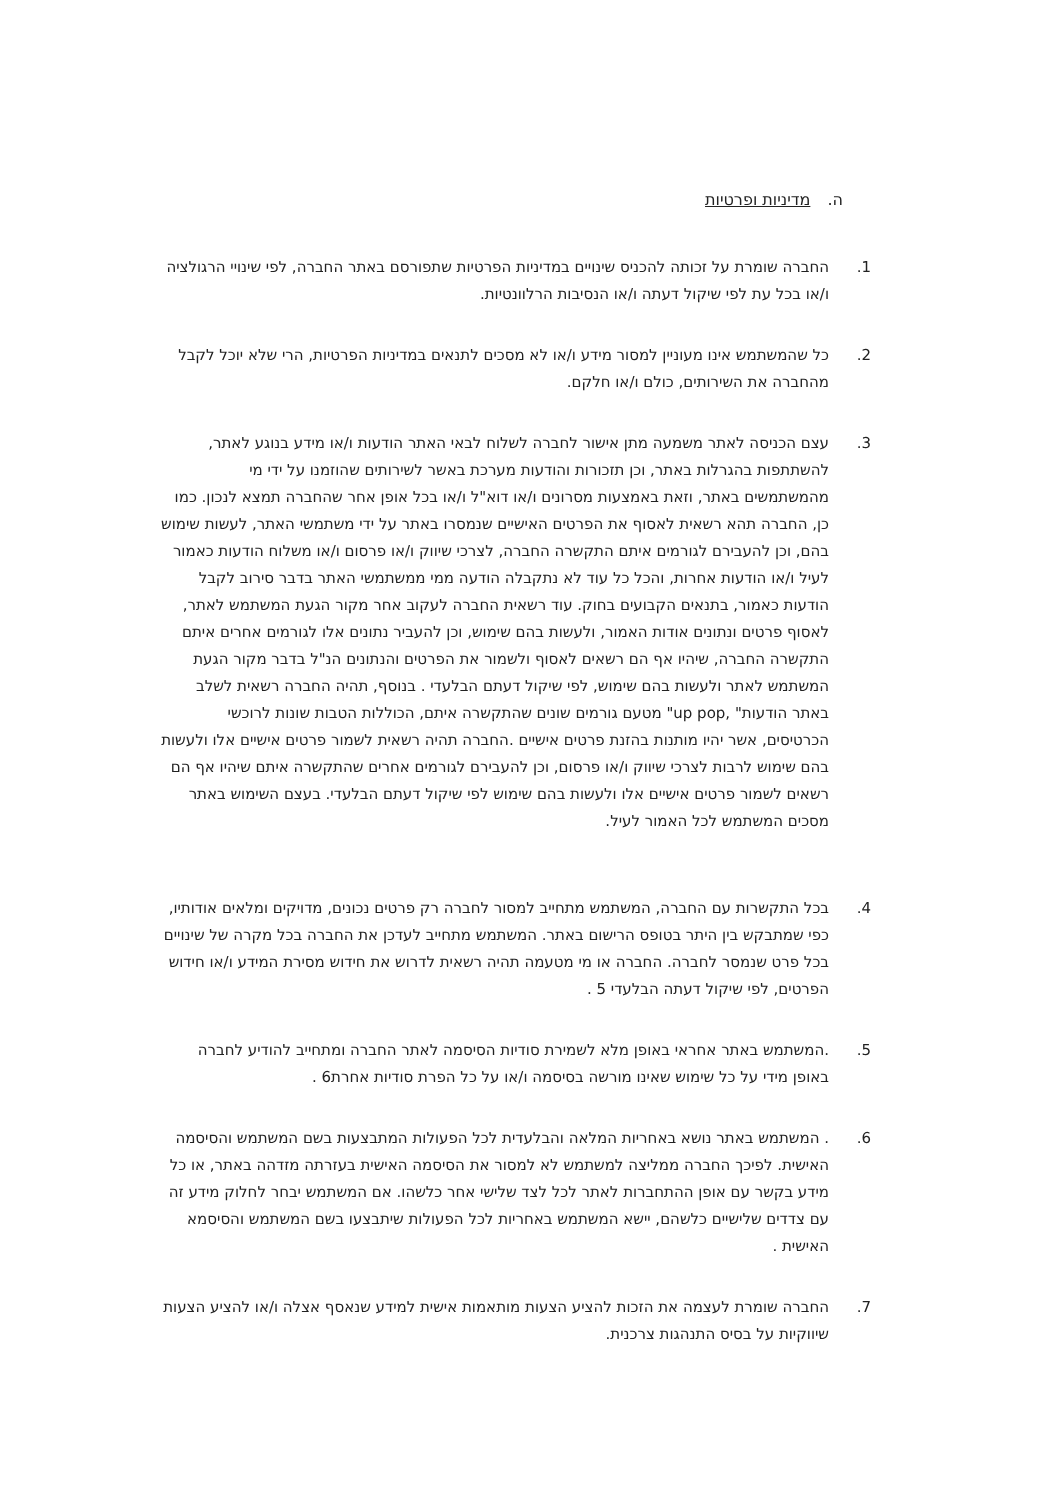ה. מדיניות ופרטיות
1. החברה שומרת על זכותה להכניס שינויים במדיניות הפרטיות שתפורסם באתר החברה, לפי שינויי הרגולציה ו/או בכל עת לפי שיקול דעתה ו/או הנסיבות הרלוונטיות.
2. כל שהמשתמש אינו מעוניין למסור מידע ו/או לא מסכים לתנאים במדיניות הפרטיות, הרי שלא יוכל לקבל מהחברה את השירותים, כולם ו/או חלקם.
3. עצם הכניסה לאתר משמעה מתן אישור לחברה לשלוח לבאי האתר הודעות ו/או מידע בנוגע לאתר, להשתתפות בהגרלות באתר, וכן תזכורות והודעות מערכת באשר לשירותים שהוזמנו על ידי מי מהמשתמשים באתר, וזאת באמצעות מסרונים ו/או דוא"ל ו/או בכל אופן אחר שהחברה תמצא לנכון. כמו כן, החברה תהא רשאית לאסוף את הפרטים האישיים שנמסרו באתר על ידי משתמשי האתר, לעשות שימוש בהם, וכן להעבירם לגורמים איתם התקשרה החברה, לצרכי שיווק ו/או פרסום ו/או משלוח הודעות כאמור לעיל ו/או הודעות אחרות, והכל כל עוד לא נתקבלה הודעה ממי ממשתמשי האתר בדבר סירוב לקבל הודעות כאמור, בתנאים הקבועים בחוק. עוד רשאית החברה לעקוב אחר מקור הגעת המשתמש לאתר, לאסוף פרטים ונתונים אודות האמור, ולעשות בהם שימוש, וכן להעביר נתונים אלו לגורמים אחרים איתם התקשרה החברה, שיהיו אף הם רשאים לאסוף ולשמור את הפרטים והנתונים הנ"ל בדבר מקור הגעת המשתמש לאתר ולעשות בהם שימוש, לפי שיקול דעתם הבלעדי . בנוסף, תהיה החברה רשאית לשלב באתר הודעות" ,up pop" מטעם גורמים שונים שהתקשרה איתם, הכוללות הטבות שונות לרוכשי הכרטיסים, אשר יהיו מותנות בהזנת פרטים אישיים .החברה תהיה רשאית לשמור פרטים אישיים אלו ולעשות בהם שימוש לרבות לצרכי שיווק ו/או פרסום, וכן להעבירם לגורמים אחרים שהתקשרה איתם שיהיו אף הם רשאים לשמור פרטים אישיים אלו ולעשות בהם שימוש לפי שיקול דעתם הבלעדי. בעצם השימוש באתר מסכים המשתמש לכל האמור לעיל.
4. בכל התקשרות עם החברה, המשתמש מתחייב למסור לחברה רק פרטים נכונים, מדויקים ומלאים אודותיו, כפי שמתבקש בין היתר בטופס הרישום באתר. המשתמש מתחייב לעדכן את החברה בכל מקרה של שינויים בכל פרט שנמסר לחברה. החברה או מי מטעמה תהיה רשאית לדרוש את חידוש מסירת המידע ו/או חידוש הפרטים, לפי שיקול דעתה הבלעדי 5 .
5. .המשתמש באתר אחראי באופן מלא לשמירת סודיות הסיסמה לאתר החברה ומתחייב להודיע לחברה באופן מידי על כל שימוש שאינו מורשה בסיסמה ו/או על כל הפרת סודיות אחרת6 .
6. . המשתמש באתר נושא באחריות המלאה והבלעדית לכל הפעולות המתבצעות בשם המשתמש והסיסמה האישית. לפיכך החברה ממליצה למשתמש לא למסור את הסיסמה האישית בעזרתה מזדהה באתר, או כל מידע בקשר עם אופן ההתחברות לאתר לכל לצד שלישי אחר כלשהו. אם המשתמש יבחר לחלוק מידע זה עם צדדים שלישיים כלשהם, יישא המשתמש באחריות לכל הפעולות שיתבצעו בשם המשתמש והסיסמא האישית .
7. החברה שומרת לעצמה את הזכות להציע הצעות מותאמות אישית למידע שנאסף אצלה ו/או להציע הצעות שיווקיות על בסיס התנהגות צרכנית.